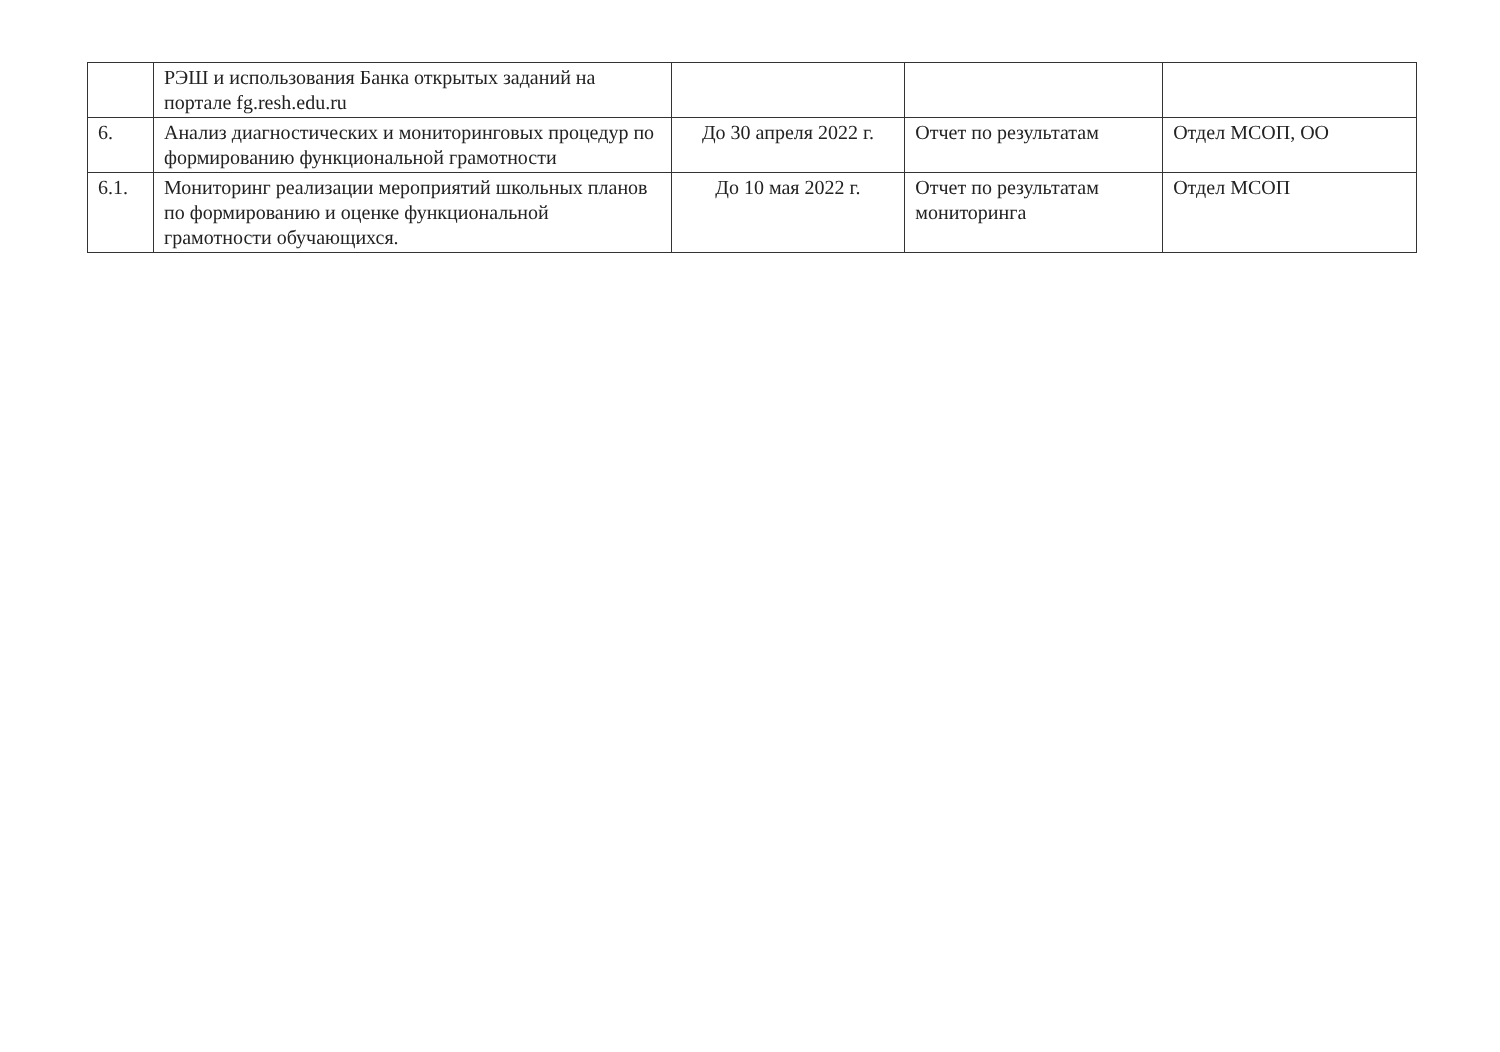| | РЭШ и использования Банка открытых заданий на портале fg.resh.edu.ru | | | |
| 6. | Анализ диагностических и мониторинговых процедур по формированию функциональной грамотности | До 30 апреля 2022 г. | Отчет по результатам | Отдел МСОП, ОО |
| 6.1. | Мониторинг реализации мероприятий школьных планов по формированию и оценке функциональной грамотности обучающихся. | До 10 мая 2022 г. | Отчет по результатам мониторинга | Отдел МСОП |